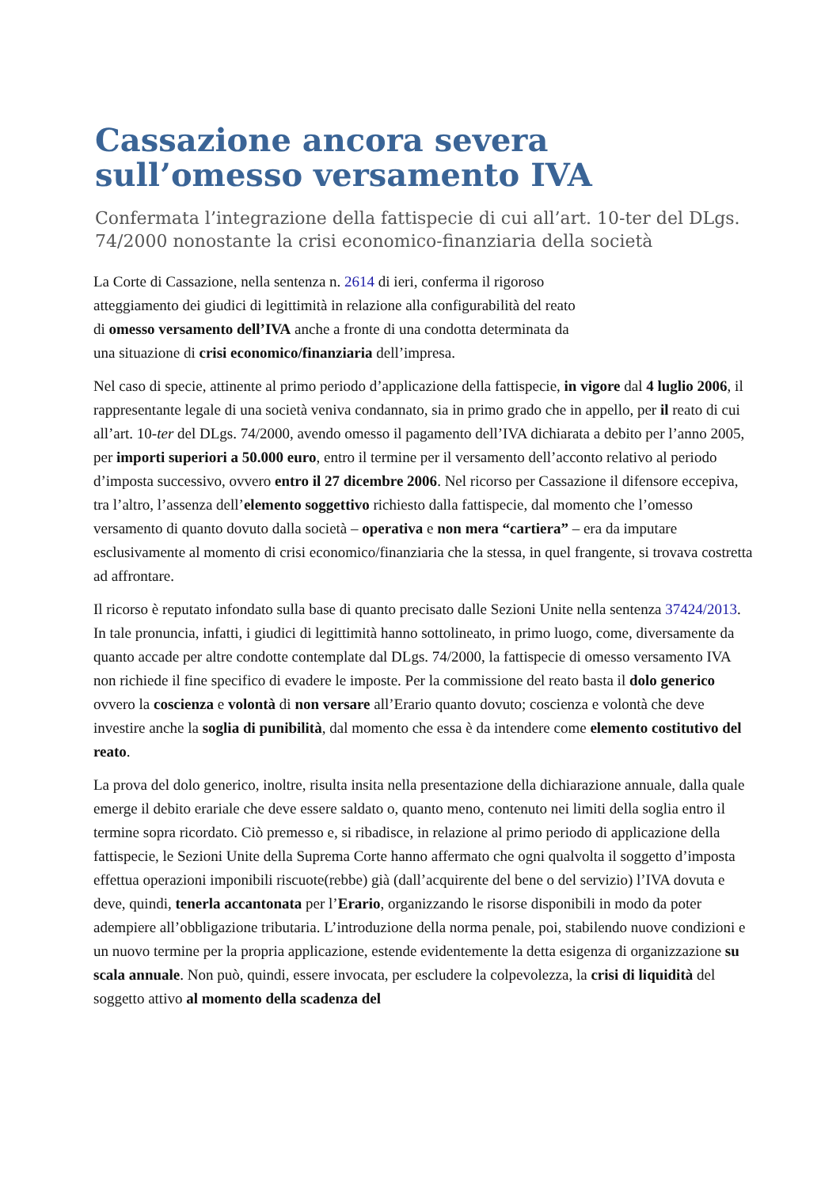Cassazione ancora severa sull’omesso versamento IVA
Confermata l’integrazione della fattispecie di cui all’art. 10-ter del DLgs. 74/2000 nonostante la crisi economico-finanziaria della società
La Corte di Cassazione, nella sentenza n. 2614 di ieri, conferma il rigoroso atteggiamento dei giudici di legittimità in relazione alla configurabilità del reato di omesso versamento dell’IVA anche a fronte di una condotta determinata da una situazione di crisi economico/finanziaria dell’impresa.
Nel caso di specie, attinente al primo periodo d’applicazione della fattispecie, in vigore dal 4 luglio 2006, il rappresentante legale di una società veniva condannato, sia in primo grado che in appello, per il reato di cui all’art. 10-ter del DLgs. 74/2000, avendo omesso il pagamento dell’IVA dichiarata a debito per l’anno 2005, per importi superiori a 50.000 euro, entro il termine per il versamento dell’acconto relativo al periodo d’imposta successivo, ovvero entro il 27 dicembre 2006. Nel ricorso per Cassazione il difensore eccepiva, tra l’altro, l’assenza dell’elemento soggettivo richiesto dalla fattispecie, dal momento che l’omesso versamento di quanto dovuto dalla società – operativa e non mera “cartiera” – era da imputare esclusivamente al momento di crisi economico/finanziaria che la stessa, in quel frangente, si trovava costretta ad affrontare.
Il ricorso è reputato infondato sulla base di quanto precisato dalle Sezioni Unite nella sentenza 37424/2013. In tale pronuncia, infatti, i giudici di legittimità hanno sottolineato, in primo luogo, come, diversamente da quanto accade per altre condotte contemplate dal DLgs. 74/2000, la fattispecie di omesso versamento IVA non richiede il fine specifico di evadere le imposte. Per la commissione del reato basta il dolo generico ovvero la coscienza e volontà di non versare all’Erario quanto dovuto; coscienza e volontà che deve investire anche la soglia di punibilità, dal momento che essa è da intendere come elemento costitutivo del reato.
La prova del dolo generico, inoltre, risulta insita nella presentazione della dichiarazione annuale, dalla quale emerge il debito erariale che deve essere saldato o, quanto meno, contenuto nei limiti della soglia entro il termine sopra ricordato. Ciò premesso e, si ribadisce, in relazione al primo periodo di applicazione della fattispecie, le Sezioni Unite della Suprema Corte hanno affermato che ogni qualvolta il soggetto d’imposta effettua operazioni imponibili riscuote(rebbe) già (dall’acquirente del bene o del servizio) l’IVA dovuta e deve, quindi, tenerla accantonata per l’Erario, organizzando le risorse disponibili in modo da poter adempiere all’obbligazione tributaria. L’introduzione della norma penale, poi, stabilendo nuove condizioni e un nuovo termine per la propria applicazione, estende evidentemente la detta esigenza di organizzazione su scala annuale. Non può, quindi, essere invocata, per escludere la colpevolezza, la crisi di liquidità del soggetto attivo al momento della scadenza del